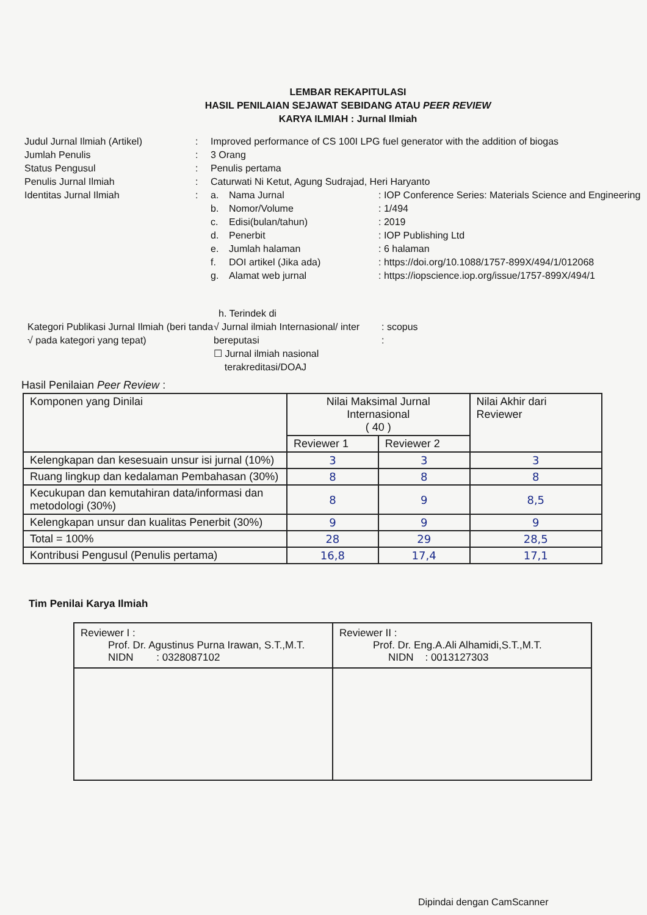LEMBAR REKAPITULASI
HASIL PENILAIAN SEJAWAT SEBIDANG ATAU PEER REVIEW
KARYA ILMIAH : Jurnal Ilmiah
Judul Jurnal Ilmiah (Artikel)
Jumlah Penulis
Status Pengusul
Penulis Jurnal Ilmiah
Identitas Jurnal Ilmiah
:
:
:
:
:
Improved performance of CS 100I LPG fuel generator with the addition of biogas
3 Orang
Penulis pertama
Caturwati Ni Ketut, Agung Sudrajad, Heri Haryanto
a. Nama Jurnal: IOP Conference Series: Materials Science and Engineering b. Nomor/Volume: 1/494 c. Edisi(bulan/tahun): 2019 d. Penerbit: IOP Publishing Ltd e. Jumlah halaman: 6 halaman f. DOI artikel (Jika ada): https://doi.org/10.1088/1757-899X/494/1/012068 g. Alamat web jurnal: https://iopscience.iop.org/issue/1757-899X/494/1
Kategori Publikasi Jurnal Ilmiah (beri tanda √ pada kategori yang tepat)
h. Terindek di
√ Jurnal ilmiah Internasional/ inter bereputasi
: scopus
:
☐ Jurnal ilmiah nasional
terakreditasi/DOAJ
Hasil Penilaian Peer Review :
| Komponen yang Dinilai | Nilai Maksimal Jurnal Internasional ( 40 ) | | Nilai Akhir dari Reviewer |
| --- | --- | --- | --- |
| | Reviewer 1 | Reviewer 2 | |
| Kelengkapan dan kesesuain unsur isi jurnal (10%) | 3 | 3 | 3 |
| Ruang lingkup dan kedalaman Pembahasan (30%) | 8 | 8 | 8 |
| Kecukupan dan kemutahiran data/informasi dan metodologi (30%) | 8 | 9 | 8,5 |
| Kelengkapan unsur dan kualitas Penerbit (30%) | 9 | 9 | 9 |
| Total = 100% | 28 | 29 | 28,5 |
| Kontribusi Pengusul (Penulis pertama) | 16,8 | 17,4 | 17,1 |
Tim Penilai Karya Ilmiah
| Reviewer I : Prof. Dr. Agustinus Purna Irawan, S.T.,M.T. NIDN : 0328087102 | Reviewer II : Prof. Dr. Eng.A.Ali Alhamidi,S.T.,M.T. NIDN : 0013127303 |
Dipindai dengan CamScanner